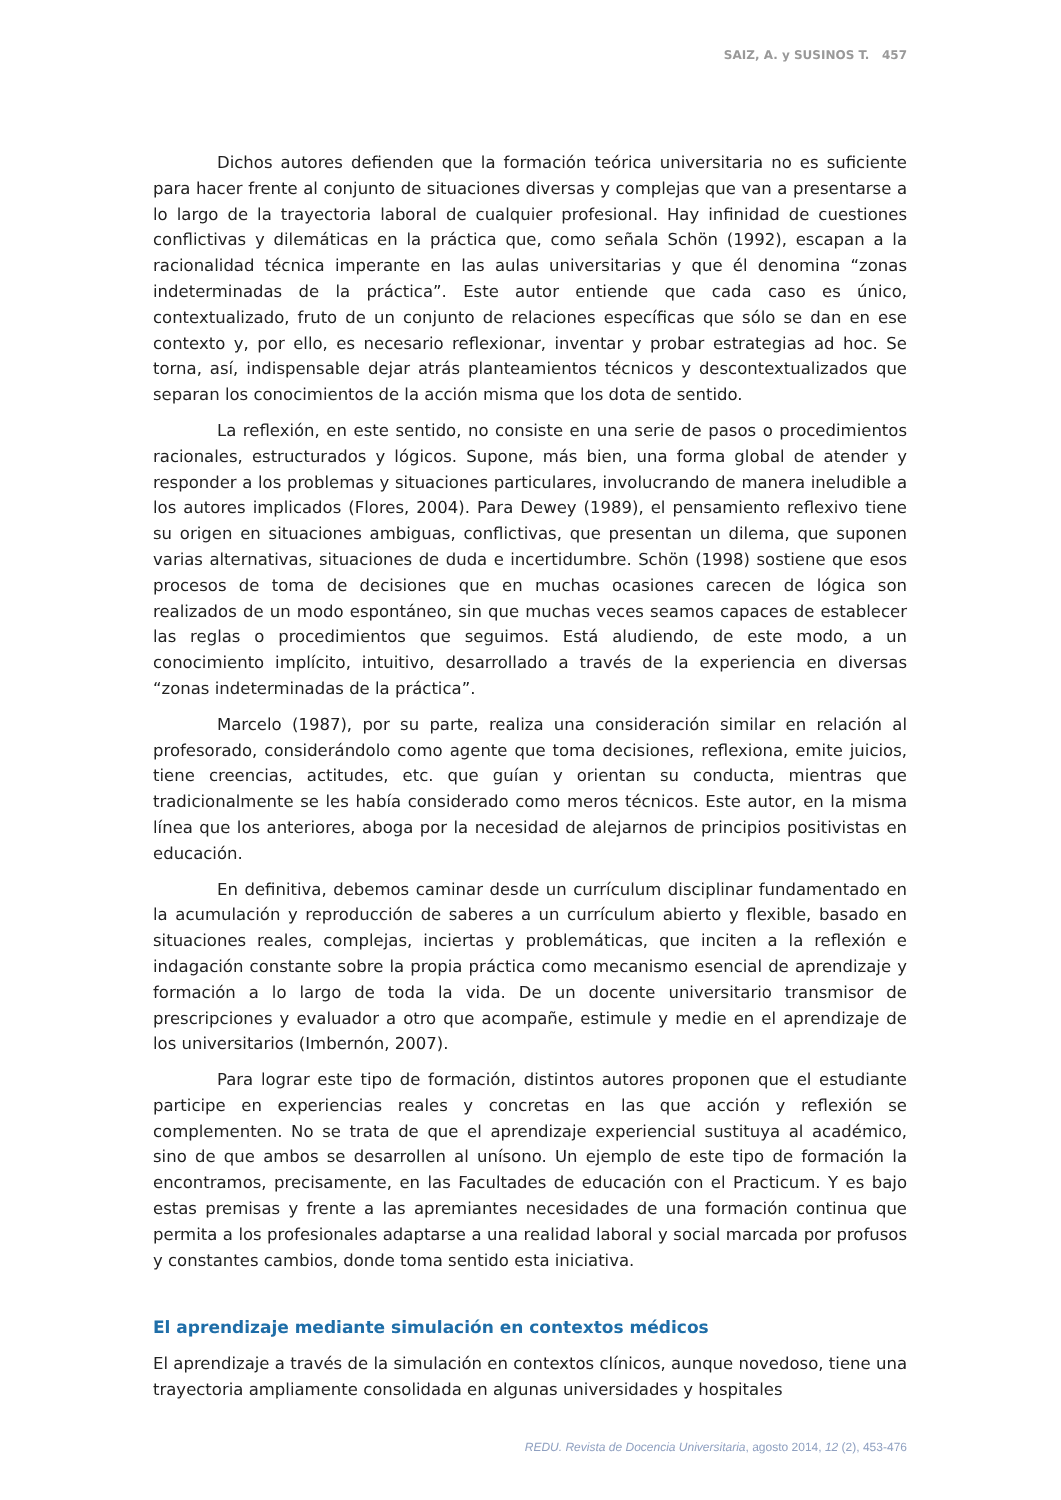SAIZ, A. y SUSINOS T. 457
Dichos autores defienden que la formación teórica universitaria no es suficiente para hacer frente al conjunto de situaciones diversas y complejas que van a presentarse a lo largo de la trayectoria laboral de cualquier profesional. Hay infinidad de cuestiones conflictivas y dilemáticas en la práctica que, como señala Schön (1992), escapan a la racionalidad técnica imperante en las aulas universitarias y que él denomina “zonas indeterminadas de la práctica”. Este autor entiende que cada caso es único, contextualizado, fruto de un conjunto de relaciones específicas que sólo se dan en ese contexto y, por ello, es necesario reflexionar, inventar y probar estrategias ad hoc. Se torna, así, indispensable dejar atrás planteamientos técnicos y descontextualizados que separan los conocimientos de la acción misma que los dota de sentido.
La reflexión, en este sentido, no consiste en una serie de pasos o procedimientos racionales, estructurados y lógicos. Supone, más bien, una forma global de atender y responder a los problemas y situaciones particulares, involucrando de manera ineludible a los autores implicados (Flores, 2004). Para Dewey (1989), el pensamiento reflexivo tiene su origen en situaciones ambiguas, conflictivas, que presentan un dilema, que suponen varias alternativas, situaciones de duda e incertidumbre. Schön (1998) sostiene que esos procesos de toma de decisiones que en muchas ocasiones carecen de lógica son realizados de un modo espontáneo, sin que muchas veces seamos capaces de establecer las reglas o procedimientos que seguimos. Está aludiendo, de este modo, a un conocimiento implícito, intuitivo, desarrollado a través de la experiencia en diversas “zonas indeterminadas de la práctica”.
Marcelo (1987), por su parte, realiza una consideración similar en relación al profesorado, considerándolo como agente que toma decisiones, reflexiona, emite juicios, tiene creencias, actitudes, etc. que guían y orientan su conducta, mientras que tradicionalmente se les había considerado como meros técnicos. Este autor, en la misma línea que los anteriores, aboga por la necesidad de alejarnos de principios positivistas en educación.
En definitiva, debemos caminar desde un currículum disciplinar fundamentado en la acumulación y reproducción de saberes a un currículum abierto y flexible, basado en situaciones reales, complejas, inciertas y problemáticas, que inciten a la reflexión e indagación constante sobre la propia práctica como mecanismo esencial de aprendizaje y formación a lo largo de toda la vida. De un docente universitario transmisor de prescripciones y evaluador a otro que acompañe, estimule y medie en el aprendizaje de los universitarios (Imbernón, 2007).
Para lograr este tipo de formación, distintos autores proponen que el estudiante participe en experiencias reales y concretas en las que acción y reflexión se complementen. No se trata de que el aprendizaje experiencial sustituya al académico, sino de que ambos se desarrollen al unísono. Un ejemplo de este tipo de formación la encontramos, precisamente, en las Facultades de educación con el Practicum. Y es bajo estas premisas y frente a las apremiantes necesidades de una formación continua que permita a los profesionales adaptarse a una realidad laboral y social marcada por profusos y constantes cambios, donde toma sentido esta iniciativa.
El aprendizaje mediante simulación en contextos médicos
El aprendizaje a través de la simulación en contextos clínicos, aunque novedoso, tiene una trayectoria ampliamente consolidada en algunas universidades y hospitales
REDU. Revista de Docencia Universitaria, agosto 2014, 12 (2), 453-476